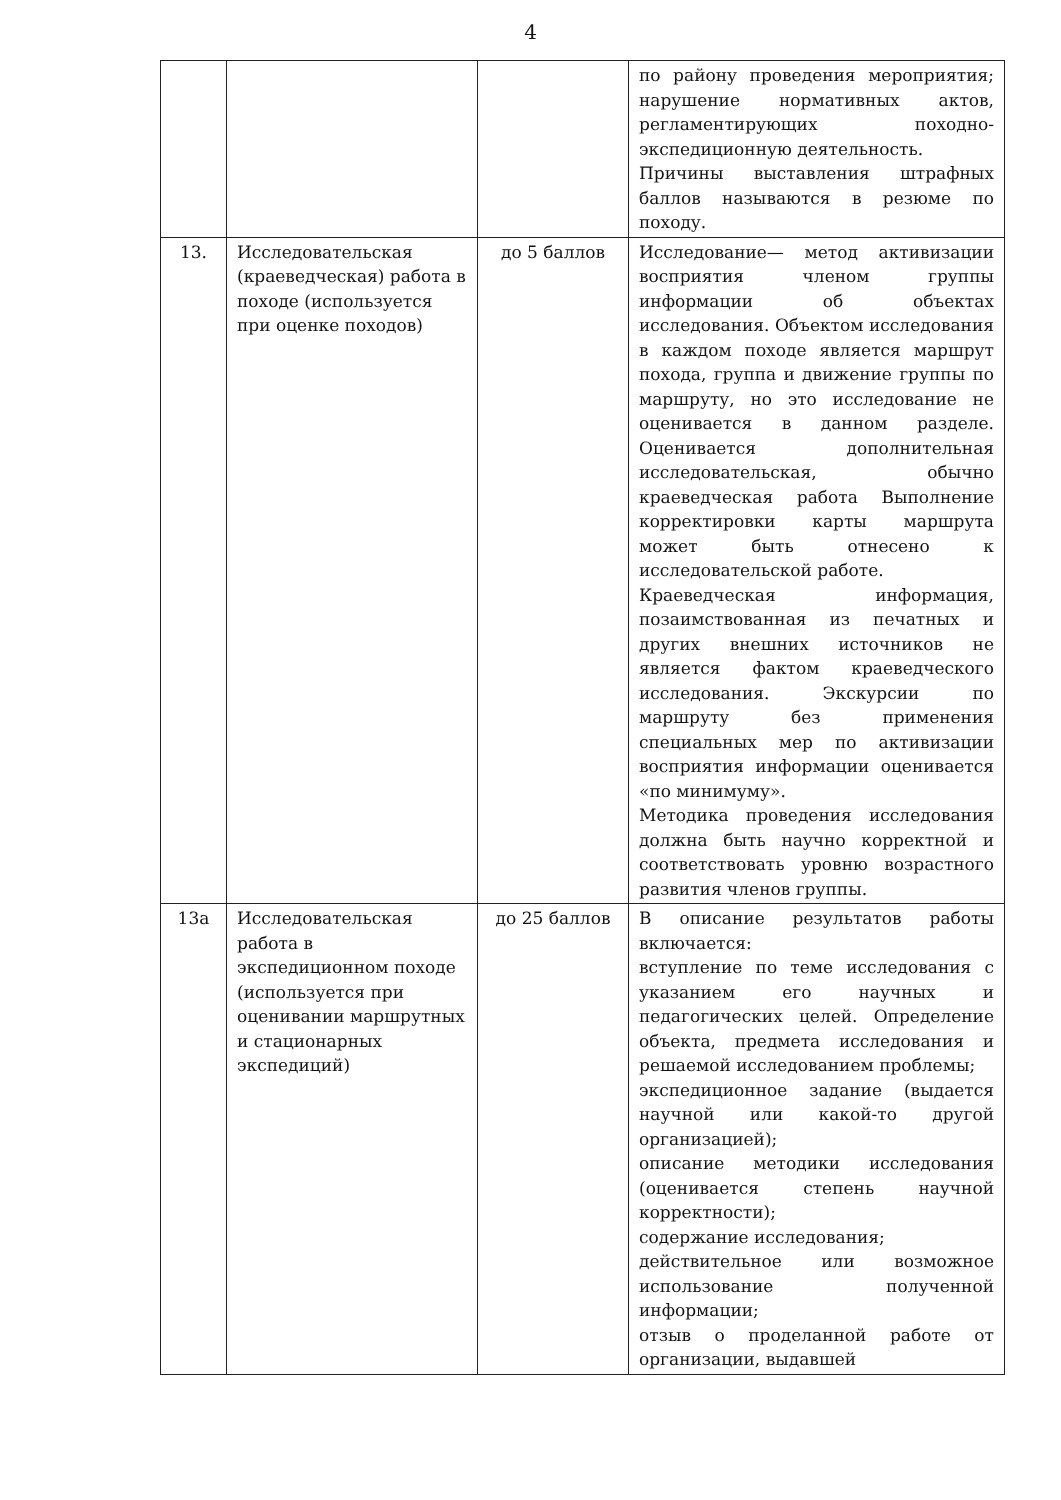4
| | | | по району проведения мероприятия; нарушение нормативных актов, регламентирующих походно-экспедиционную деятельность. Причины выставления штрафных баллов называются в резюме по походу. |
| 13. | Исследовательская (краеведческая) работа в походе (используется при оценке походов) | до 5 баллов | Исследование— метод активизации восприятия членом группы информации об объектах исследования. Объектом исследования в каждом походе является маршрут похода, группа и движение группы по маршруту, но это исследование не оценивается в данном разделе. Оценивается дополнительная исследовательская, обычно краеведческая работа Выполнение корректировки карты маршрута может быть отнесено к исследовательской работе. Краеведческая информация, позаимствованная из печатных и других внешних источников не является фактом краеведческого исследования. Экскурсии по маршруту без применения специальных мер по активизации восприятия информации оценивается «по минимуму». Методика проведения исследования должна быть научно корректной и соответствовать уровню возрастного развития членов группы. |
| 13а | Исследовательская работа в экспедиционном походе (используется при оценивании маршрутных и стационарных экспедиций) | до 25 баллов | В описание результатов работы включается: вступление по теме исследования с указанием его научных и педагогических целей. Определение объекта, предмета исследования и решаемой исследованием проблемы; экспедиционное задание (выдается научной или какой-то другой организацией); описание методики исследования (оценивается степень научной корректности); содержание исследования; действительное или возможное использование полученной информации; отзыв о проделанной работе от организации, выдавшей |